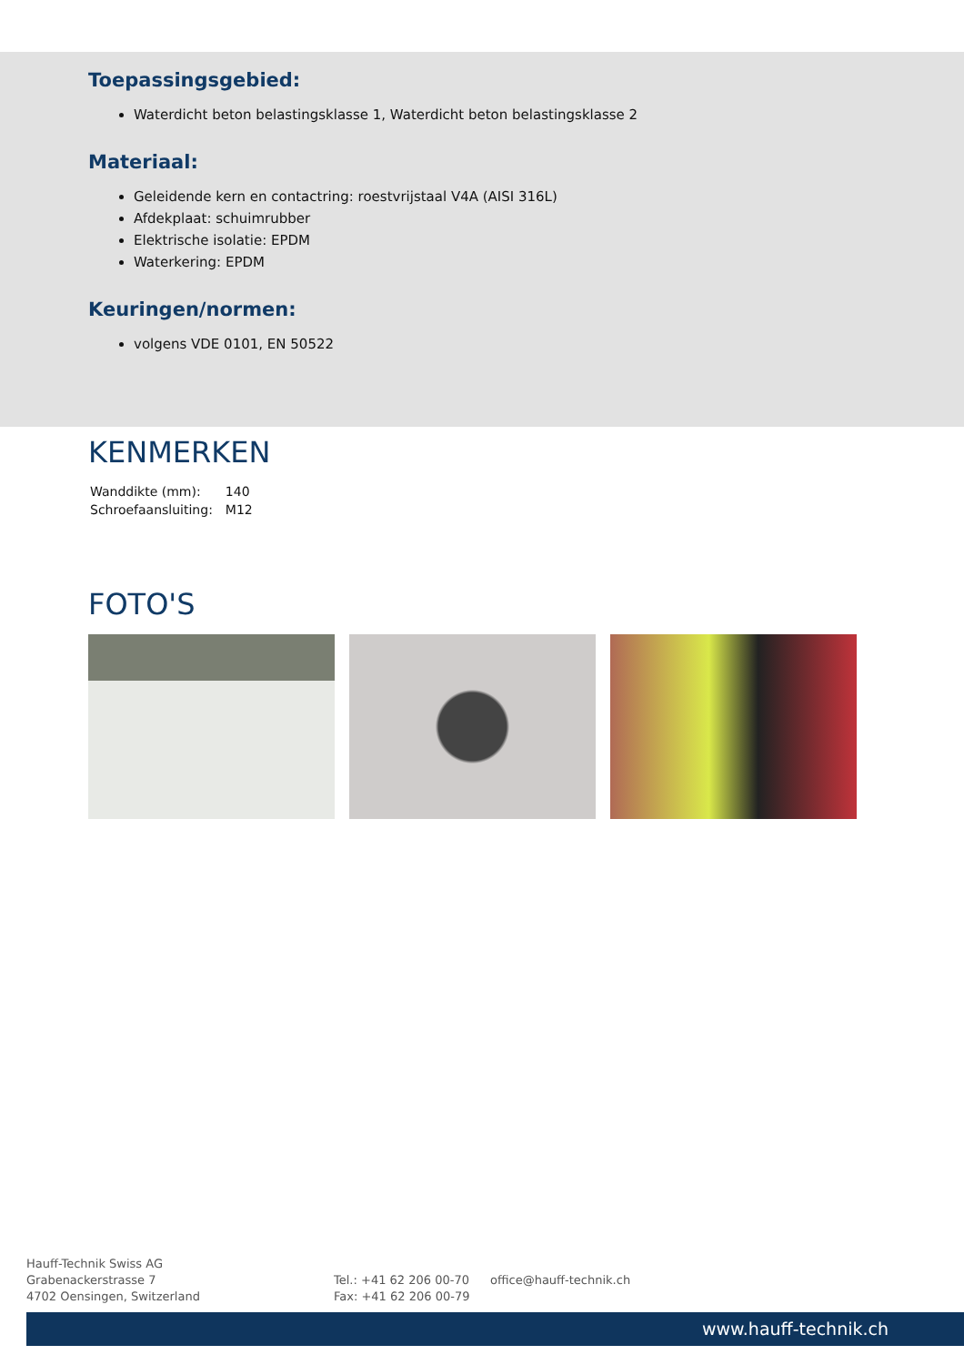Toepassingsgebied:
Waterdicht beton belastingsklasse 1, Waterdicht beton belastingsklasse 2
Materiaal:
Geleidende kern en contactring: roestvrijstaal V4A (AISI 316L)
Afdekplaat: schuimrubber
Elektrische isolatie: EPDM
Waterkering: EPDM
Keuringen/normen:
volgens VDE 0101, EN 50522
KENMERKEN
| Wanddikte (mm): | 140 |
| Schroefaansluiting: | M12 |
FOTO'S
Hauff-Technik Swiss AG
Grabenackerstrasse 7
4702 Oensingen, Switzerland
Tel.: +41 62 206 00-70
Fax: +41 62 206 00-79
office@hauff-technik.ch
www.hauff-technik.ch